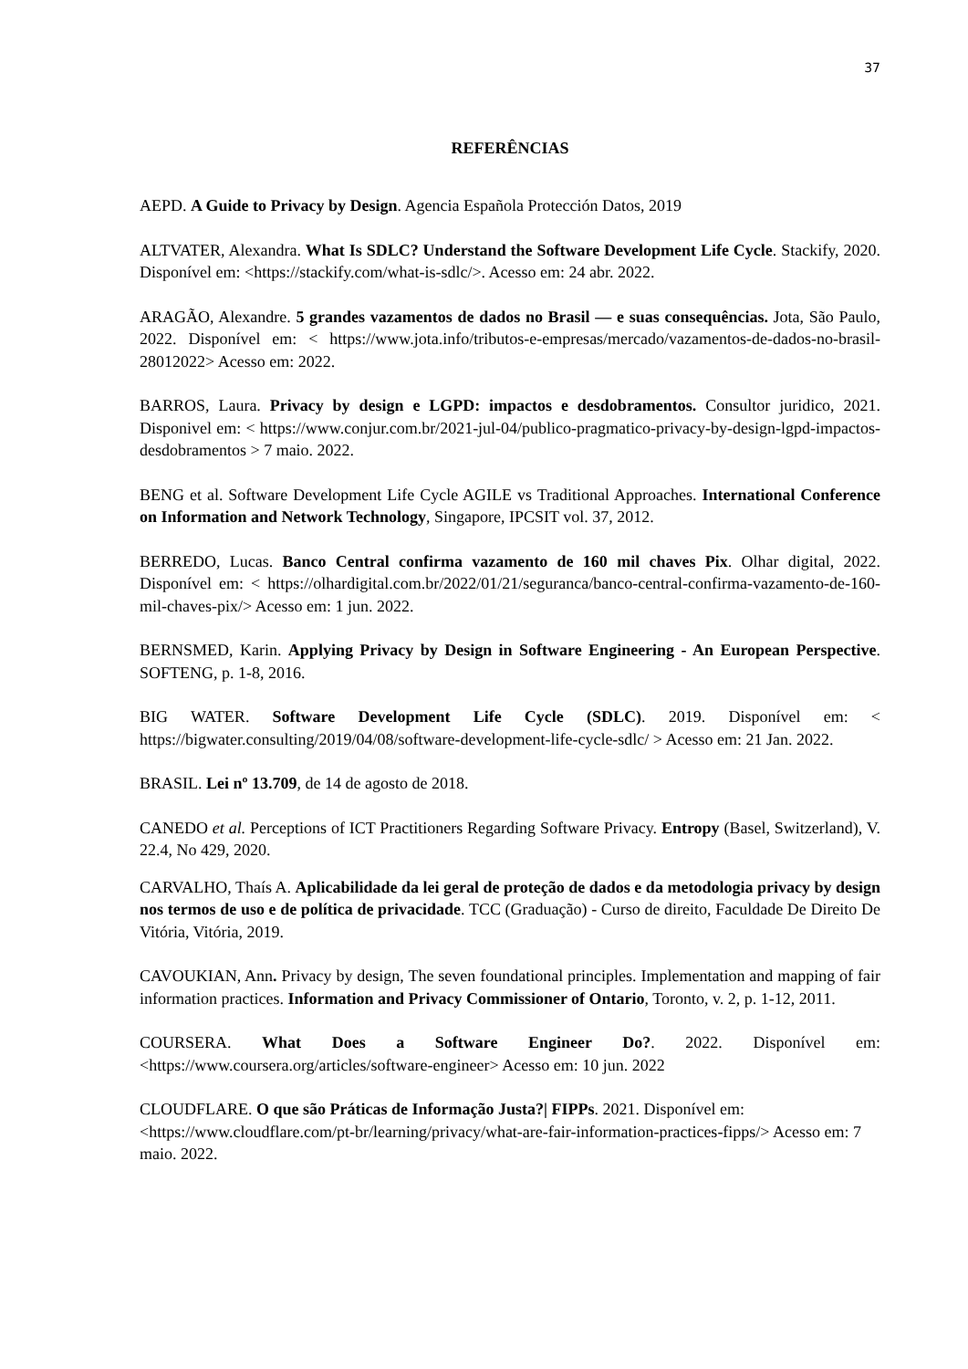37
REFERÊNCIAS
AEPD. A Guide to Privacy by Design. Agencia Española Protección Datos, 2019
ALTVATER, Alexandra. What Is SDLC? Understand the Software Development Life Cycle. Stackify, 2020. Disponível em: <https://stackify.com/what-is-sdlc/>. Acesso em: 24 abr. 2022.
ARAGÃO, Alexandre. 5 grandes vazamentos de dados no Brasil — e suas consequências. Jota, São Paulo, 2022. Disponível em: < https://www.jota.info/tributos-e-empresas/mercado/vazamentos-de-dados-no-brasil-28012022> Acesso em: 2022.
BARROS, Laura. Privacy by design e LGPD: impactos e desdobramentos. Consultor juridico, 2021. Disponivel em: < https://www.conjur.com.br/2021-jul-04/publico-pragmatico-privacy-by-design-lgpd-impactos-desdobramentos > 7 maio. 2022.
BENG et al. Software Development Life Cycle AGILE vs Traditional Approaches. International Conference on Information and Network Technology, Singapore, IPCSIT vol. 37, 2012.
BERREDO, Lucas. Banco Central confirma vazamento de 160 mil chaves Pix. Olhar digital, 2022. Disponível em: < https://olhardigital.com.br/2022/01/21/seguranca/banco-central-confirma-vazamento-de-160-mil-chaves-pix/> Acesso em: 1 jun. 2022.
BERNSMED, Karin. Applying Privacy by Design in Software Engineering - An European Perspective. SOFTENG, p. 1-8, 2016.
BIG WATER. Software Development Life Cycle (SDLC). 2019. Disponível em: < https://bigwater.consulting/2019/04/08/software-development-life-cycle-sdlc/ > Acesso em: 21 Jan. 2022.
BRASIL. Lei nº 13.709, de 14 de agosto de 2018.
CANEDO et al. Perceptions of ICT Practitioners Regarding Software Privacy. Entropy (Basel, Switzerland), V. 22.4, No 429, 2020.
CARVALHO, Thaís A. Aplicabilidade da lei geral de proteção de dados e da metodologia privacy by design nos termos de uso e de política de privacidade. TCC (Graduação) - Curso de direito, Faculdade De Direito De Vitória, Vitória, 2019.
CAVOUKIAN, Ann. Privacy by design, The seven foundational principles. Implementation and mapping of fair information practices. Information and Privacy Commissioner of Ontario, Toronto, v. 2, p. 1-12, 2011.
COURSERA. What Does a Software Engineer Do?. 2022. Disponível em: <https://www.coursera.org/articles/software-engineer> Acesso em: 10 jun. 2022
CLOUDFLARE. O que são Práticas de Informação Justa?| FIPPs. 2021. Disponível em: <https://www.cloudflare.com/pt-br/learning/privacy/what-are-fair-information-practices-fipps/> Acesso em: 7 maio. 2022.